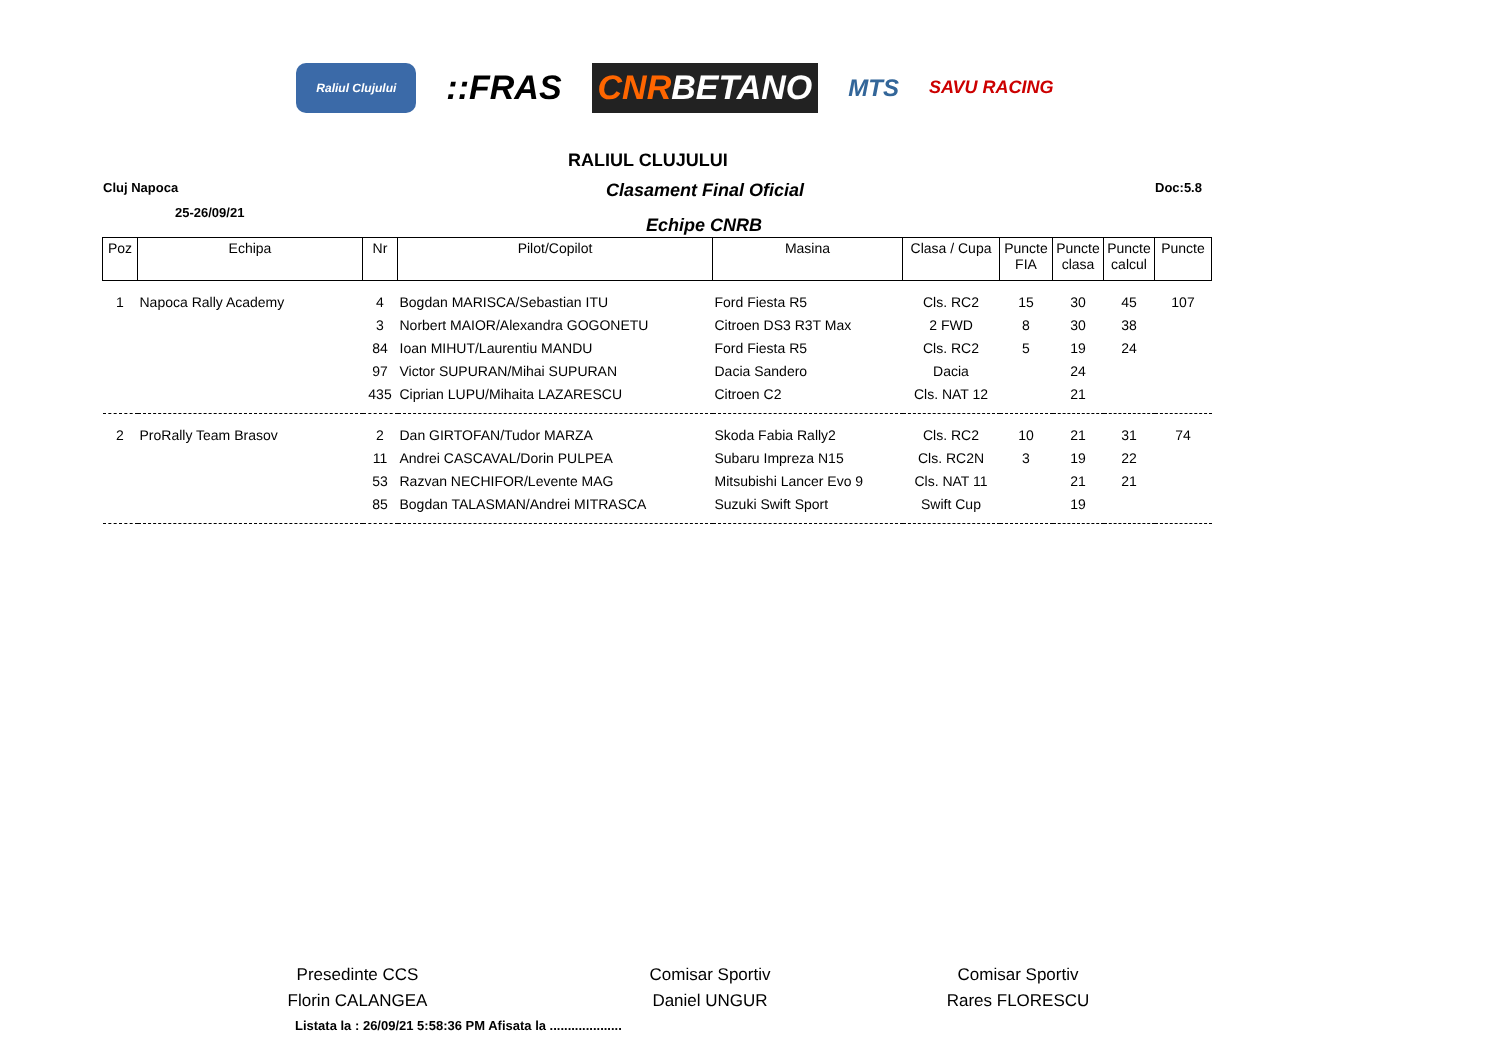Raliul Clujului
::FRAS CNR BETANO
MTS
SAVU RACING
RALIUL CLUJULUI
Cluj Napoca Clasament Final Oficial Doc:5.8
25-26/09/21
Echipe CNRB
| Poz | Echipa | Nr | Pilot/Copilot | Masina | Clasa / Cupa | Puncte FIA | Puncte clasa | Puncte calcul | Puncte |
| --- | --- | --- | --- | --- | --- | --- | --- | --- | --- |
| 1 | Napoca Rally Academy | 4 | Bogdan MARISCA/Sebastian ITU | Ford Fiesta R5 | Cls. RC2 | 15 | 30 | 45 | 107 |
| | | 3 | Norbert MAIOR/Alexandra GOGONETU | Citroen DS3 R3T Max | 2 FWD | 8 | 30 | 38 | |
| | | 84 | Ioan MIHUT/Laurentiu MANDU | Ford Fiesta R5 | Cls. RC2 | 5 | 19 | 24 | |
| | | 97 | Victor SUPURAN/Mihai SUPURAN | Dacia Sandero | Dacia | | 24 | | |
| | | 435 | Ciprian LUPU/Mihaita LAZARESCU | Citroen C2 | Cls. NAT 12 | | 21 | | |
| 2 | ProRally Team Brasov | 2 | Dan GIRTOFAN/Tudor MARZA | Skoda Fabia Rally2 | Cls. RC2 | 10 | 21 | 31 | 74 |
| | | 11 | Andrei CASCAVAL/Dorin PULPEA | Subaru Impreza N15 | Cls. RC2N | 3 | 19 | 22 | |
| | | 53 | Razvan NECHIFOR/Levente MAG | Mitsubishi Lancer Evo 9 | Cls. NAT 11 | | 21 | 21 | |
| | | 85 | Bogdan TALASMAN/Andrei MITRASCA | Suzuki Swift Sport | Swift Cup | | 19 | | |
Presedinte CCS
Florin CALANGEA
Comisar Sportiv
Daniel UNGUR
Comisar Sportiv
Rares FLORESCU
Listata la : 26/09/21 5:58:36 PM Afisata la ....................